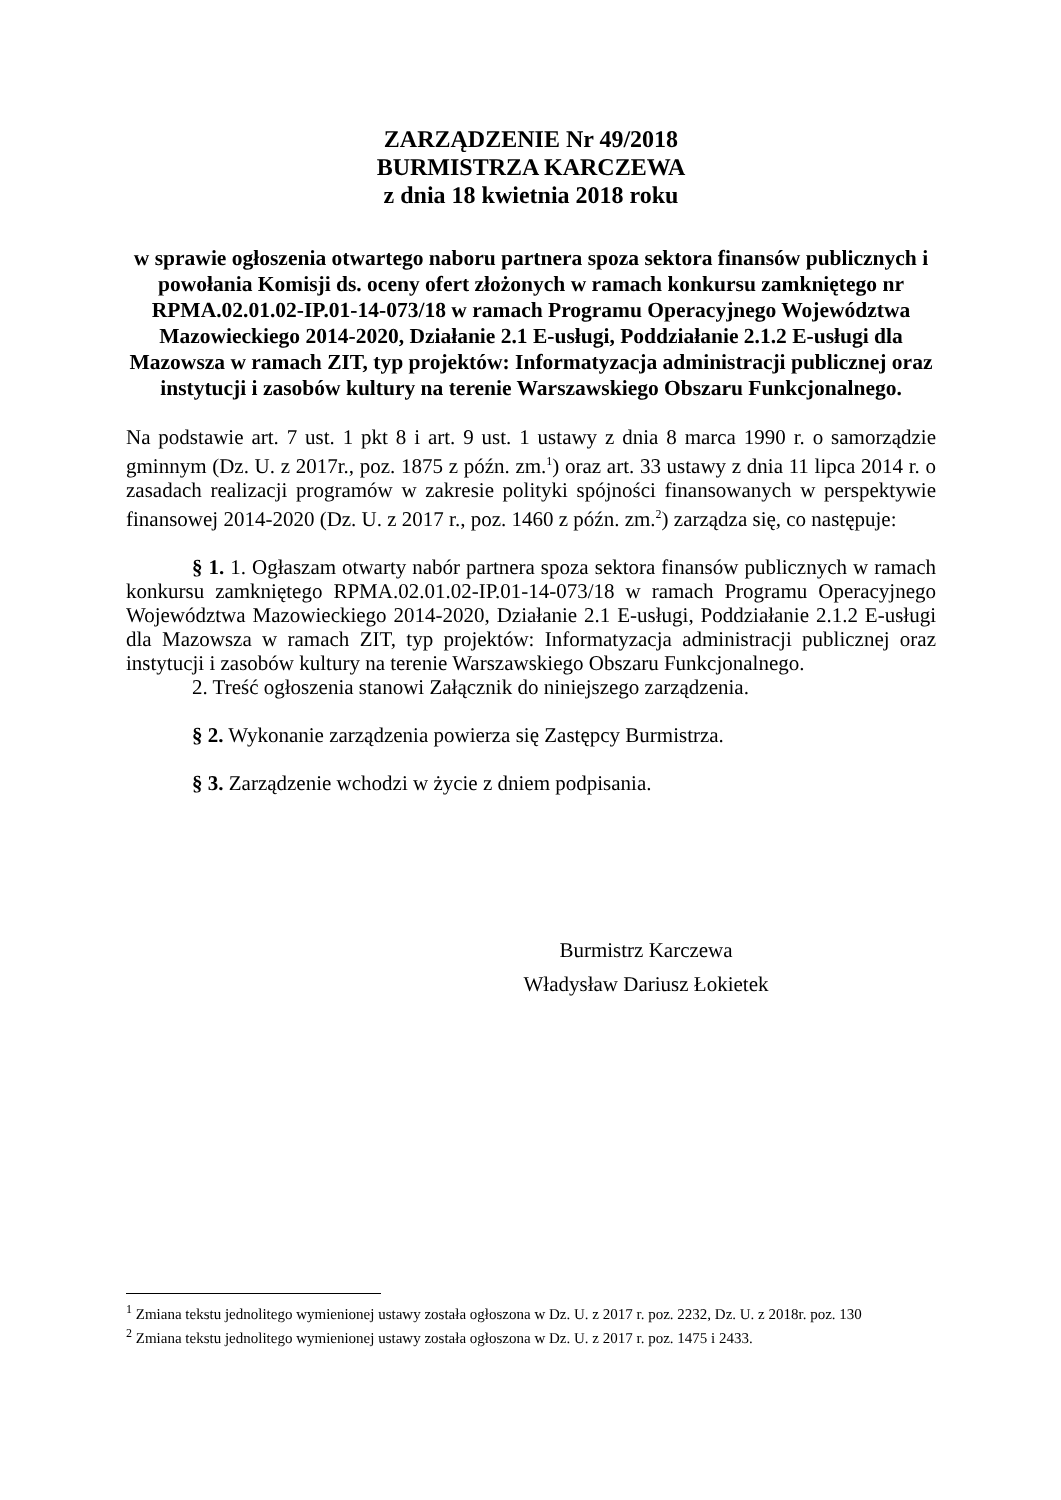ZARZĄDZENIE Nr 49/2018
BURMISTRZA KARCZEWA
z dnia 18 kwietnia 2018 roku
w sprawie ogłoszenia otwartego naboru partnera spoza sektora finansów publicznych i powołania Komisji ds. oceny ofert złożonych w ramach konkursu zamkniętego nr RPMA.02.01.02-IP.01-14-073/18 w ramach Programu Operacyjnego Województwa Mazowieckiego 2014-2020, Działanie 2.1 E-usługi, Poddziałanie 2.1.2 E-usługi dla Mazowsza w ramach ZIT, typ projektów: Informatyzacja administracji publicznej oraz instytucji i zasobów kultury na terenie Warszawskiego Obszaru Funkcjonalnego.
Na podstawie art. 7 ust. 1 pkt 8 i art. 9 ust. 1 ustawy z dnia 8 marca 1990 r. o samorządzie gminnym (Dz. U. z 2017r., poz. 1875 z późn. zm.<sup>1</sup>) oraz art. 33 ustawy z dnia 11 lipca 2014 r. o zasadach realizacji programów w zakresie polityki spójności finansowanych w perspektywie finansowej 2014-2020 (Dz. U. z 2017 r., poz. 1460 z późn. zm.<sup>2</sup>) zarządza się, co następuje:
§ 1. 1. Ogłaszam otwarty nabór partnera spoza sektora finansów publicznych w ramach konkursu zamkniętego RPMA.02.01.02-IP.01-14-073/18 w ramach Programu Operacyjnego Województwa Mazowieckiego 2014-2020, Działanie 2.1 E-usługi, Poddziałanie 2.1.2 E-usługi dla Mazowsza w ramach ZIT, typ projektów: Informatyzacja administracji publicznej oraz instytucji i zasobów kultury na terenie Warszawskiego Obszaru Funkcjonalnego.
2. Treść ogłoszenia stanowi Załącznik do niniejszego zarządzenia.
§ 2. Wykonanie zarządzenia powierza się Zastępcy Burmistrza.
§ 3. Zarządzenie wchodzi w życie z dniem podpisania.
Burmistrz Karczewa
Władysław Dariusz Łokietek
<sup>1</sup> Zmiana tekstu jednolitego wymienionej ustawy została ogłoszona w Dz. U. z 2017 r. poz. 2232, Dz. U. z 2018r. poz. 130
<sup>2</sup> Zmiana tekstu jednolitego wymienionej ustawy została ogłoszona w Dz. U. z 2017 r. poz. 1475 i 2433.